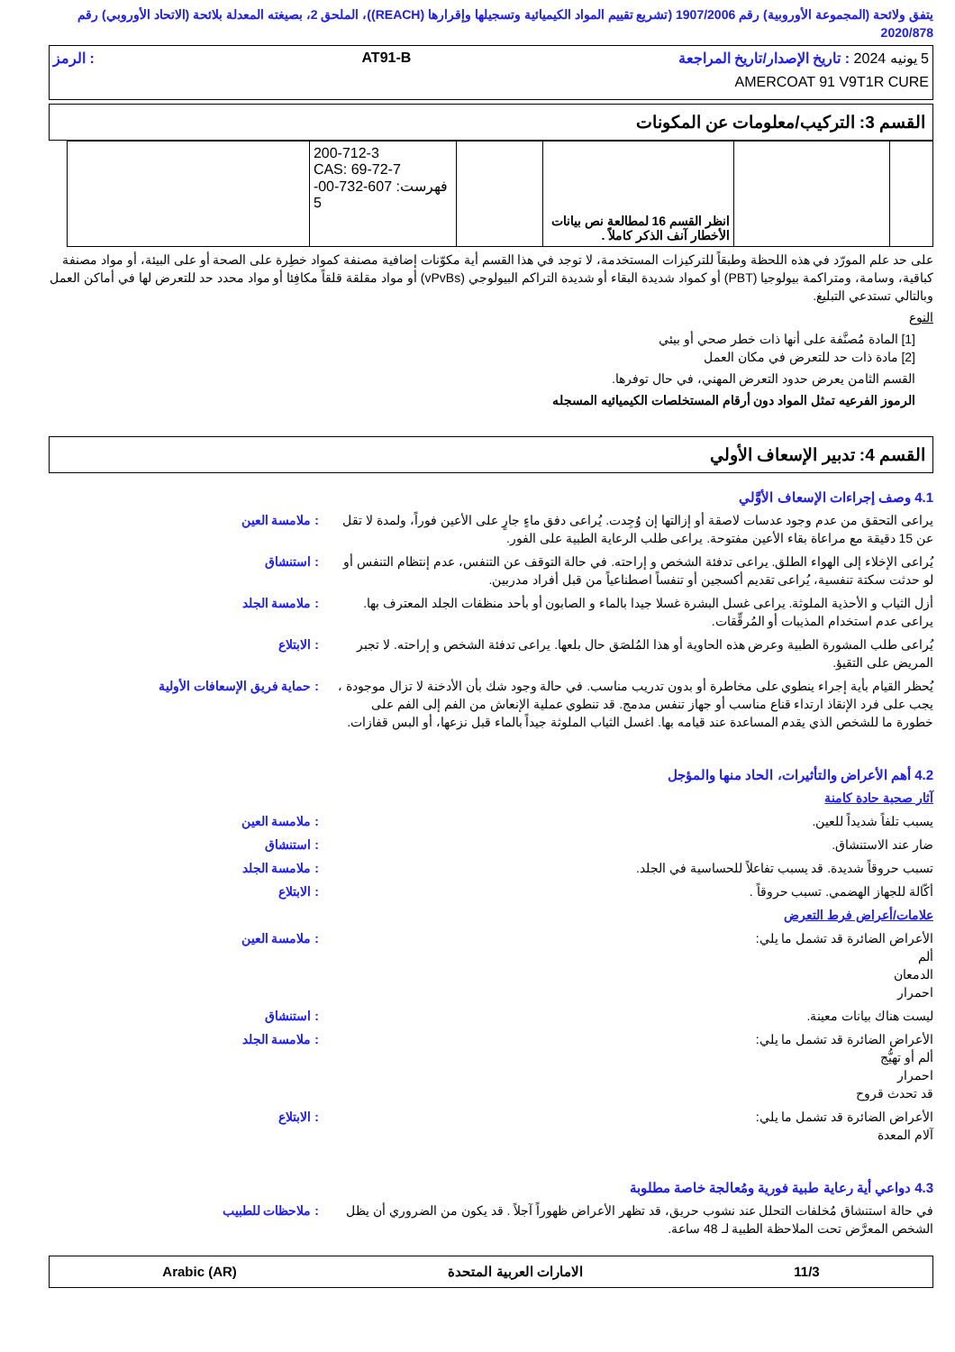يتفق ولائحة (المجموعة الأوروبية) رقم 1907/2006 (تشريع تقييم المواد الكيميائية وتسجيلها وإقرارها (REACH))، الملحق 2، بصيغته المعدلة بلائحة (الاتحاد الأوروبي) رقم 2020/878
5 يونيه 2024 : تاريخ الإصدار/تاريخ المراجعة AT91-B: الرمز
AMERCOAT 91 V9T1R CURE
القسم 3: التركيب/معلومات عن المكونات
| | | انظر القسم 16 لمطالعة نص بيانات الأخطار آنف الذكر كاملاً . | | 200-712-3 CAS: 69-72-7 فهرست: 607-732-00-5 | |
على حد علم المورّد في هذه اللحظة وطبقاً للتركيزات المستخدمة، لا توجد في هذا القسم أية مكوّنات إضافية مصنفة كمواد خطِرة على الصحة أو على البيئة، أو مواد مصنفة كباقية، وسامة، ومتراكمة بيولوجيا (PBT) أو كمواد شديدة البقاء أو شديدة التراكم البيولوجي (vPvBs) أو مواد مقلقة قلقاً مكافِئا أو مواد محدد حد للتعرض لها في أماكن العمل وبالتالي تستدعي التبليغ.
النوع
[1] المادة مُصنَّفة على أنها ذات خطر صحي أو بيئي
[2] مادة ذات حد للتعرض في مكان العمل
القسم الثامن يعرض حدود التعرض المهني، في حال توفرها.
الرموز الفرعيه تمثل المواد دون أرقام المستخلصات الكيميائيه المسجله
القسم 4: تدبير الإسعاف الأولي
4.1 وصف إجراءات الإسعاف الأوَّلي
يراعى التحقق من عدم وجود عدسات لاصقة أو إزالتها إن وُجِدت. يُراعى دفق ماءٍ جارٍ على الأعين فوراً، ولمدة لا تقل عن 15 دقيقة مع مراعاة بقاء الأعين مفتوحة. يراعى طلب الرعاية الطبية على الفور.
: ملامسة العين
يُراعى الإخلاء إلى الهواء الطلق. يراعى تدفئة الشخص و إراحته. في حالة التوقف عن التنفس، عدم إنتظام التنفس أو لو حدثت سكتة تنفسية، يُراعى تقديم أكسجين أو تنفساً اصطناعياً من قبل أفراد مدربين.
: استنشاق
أزل الثياب و الأحذية الملوثة. يراعى غسل البشرة غسلا جيدا بالماء و الصابون أو بأحد منظفات الجلد المعترف بها. يراعى عدم استخدام المذيبات أو المُرقِّقات.
: ملامسة الجلد
يُراعى طلب المشورة الطبية وعرض هذه الحاوية أو هذا المُلصَق حال بلعها. يراعى تدفئة الشخص و إراحته. لا تجبر المريض على التقيؤ.
: الابتلاع
يُحظر القيام بأية إجراء ينطوي على مخاطرة أو بدون تدريب مناسب. في حالة وجود شك بأن الأدخنة لا تزال موجودة ، يجب على فرد الإنقاذ ارتداء قناع مناسب أو جهاز تنفس مدمج. قد تنطوي عملية الإنعاش من الفم إلى الفم على خطورة ما للشخص الذي يقدم المساعدة عند قيامه بها. اغسل الثياب الملوثة جيداً بالماء قبل نزعها، أو البس قفازات.
: حماية فريق الإسعافات الأولية
4.2 أهم الأعراض والتأثيرات، الحاد منها والمؤجل
آثار صحية حادة كامنة
يسبب تلفاً شديداً للعين. : ملامسة العين
ضار عند الاستنشاق. : استنشاق
تسبب حروقاً شديدة. قد يسبب تفاعلاً للحساسية في الجلد.
: ملامسة الجلد
أكّالة للجهاز الهضمي. تسبب حروقاً .
: الابتلاع
علامات/أعراض فرط التعرض
الأعراض الضائرة قد تشمل ما يلي:
ألم
الدمعان
احمرار
: ملامسة العين
ليست هناك بيانات معينة. : استنشاق
الأعراض الضائرة قد تشمل ما يلي:
ألم أو تهيُّج
احمرار
قد تحدث قروح
: ملامسة الجلد
الأعراض الضائرة قد تشمل ما يلي:
آلام المعدة
: الابتلاع
4.3 دواعي أية رعاية طبية فورية ومُعالجة خاصة مطلوبة
في حالة استنشاق مُخلفات التحلل عند نشوب حريق، قد تظهر الأعراض ظهوراً آجلاً . قد يكون من الضروري أن يظل الشخص المعرَّض تحت الملاحظة الطبية لـ 48 ساعة.
: ملاحظات للطبيب
11/3 الامارات العربية المتحدة Arabic (AR)